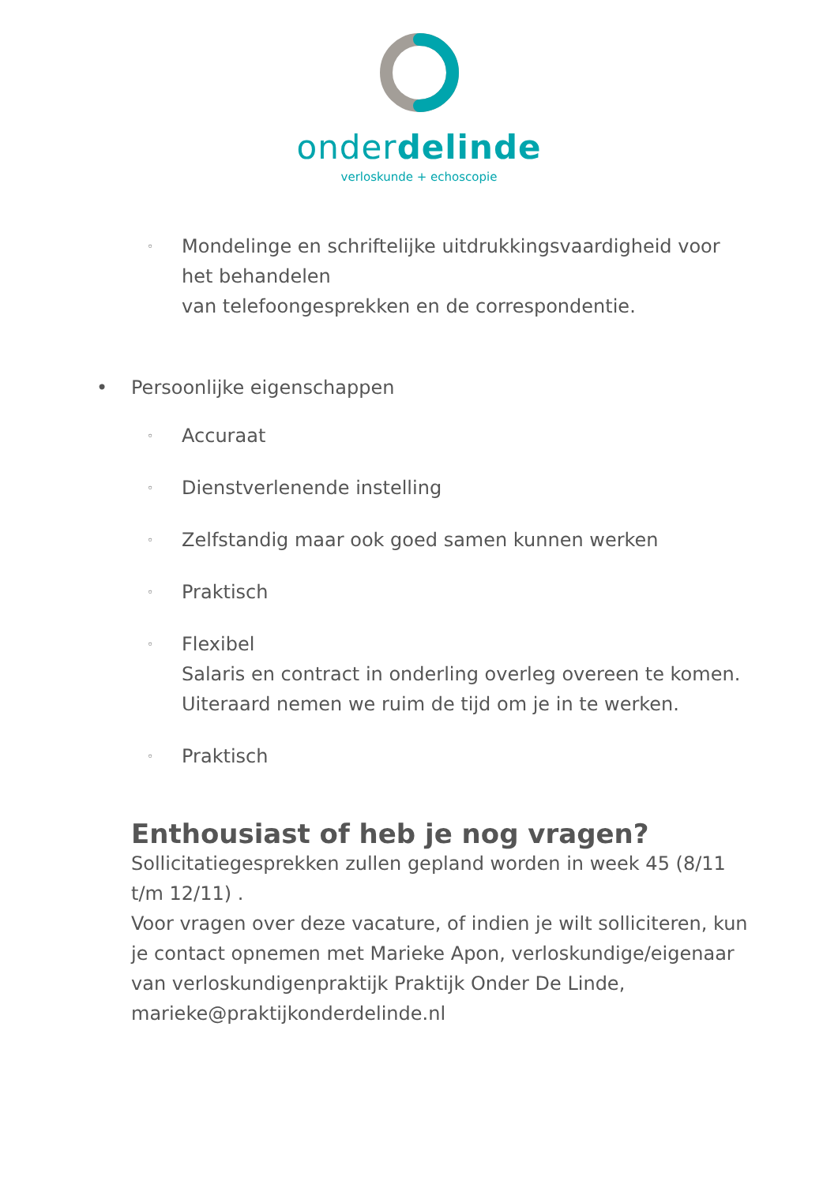onderdelinde
verloskunde + echoscopie
◦ Mondelinge en schriftelijke uitdrukkingsvaardigheid voor het behandelen
van telefoongesprekken en de correspondentie.
• Persoonlijke eigenschappen
◦ Accuraat
◦ Dienstverlenende instelling
◦ Zelfstandig maar ook goed samen kunnen werken
◦ Praktisch
◦ Flexibel
Salaris en contract in onderling overleg overeen te komen.
Uiteraard nemen we ruim de tijd om je in te werken.
◦ Praktisch
Enthousiast of heb je nog vragen?
Sollicitatiegesprekken zullen gepland worden in week 45 (8/11 t/m 12/11) .
Voor vragen over deze vacature, of indien je wilt solliciteren, kun je contact opnemen met Marieke Apon, verloskundige/eigenaar van verloskundigenpraktijk Praktijk Onder De Linde, marieke@praktijkonderdelinde.nl